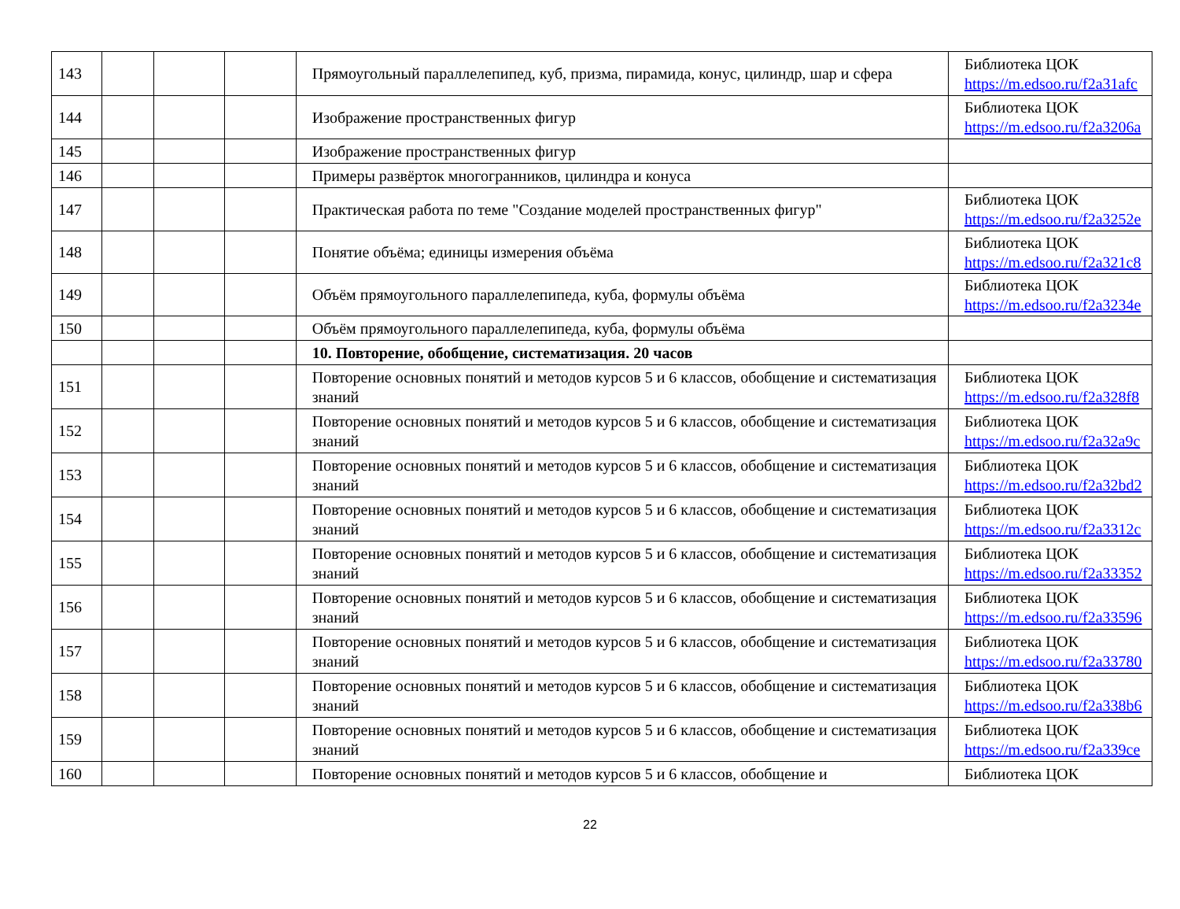| 143 | | | | Прямоугольный параллелепипед, куб, призма, пирамида, конус, цилиндр, шар и сфера | Библиотека ЦОК https://m.edsoo.ru/f2a31afc |
| 144 | | | | Изображение пространственных фигур | Библиотека ЦОК https://m.edsoo.ru/f2a3206a |
| 145 | | | | Изображение пространственных фигур | |
| 146 | | | | Примеры развёрток многогранников, цилиндра и конуса | |
| 147 | | | | Практическая работа по теме "Создание моделей пространственных фигур" | Библиотека ЦОК https://m.edsoo.ru/f2a3252e |
| 148 | | | | Понятие объёма; единицы измерения объёма | Библиотека ЦОК https://m.edsoo.ru/f2a321c8 |
| 149 | | | | Объём прямоугольного параллелепипеда, куба, формулы объёма | Библиотека ЦОК https://m.edsoo.ru/f2a3234e |
| 150 | | | | Объём прямоугольного параллелепипеда, куба, формулы объёма | |
| | | | | 10. Повторение, обобщение, систематизация. 20 часов | |
| 151 | | | | Повторение основных понятий и методов курсов 5 и 6 классов, обобщение и систематизация знаний | Библиотека ЦОК https://m.edsoo.ru/f2a328f8 |
| 152 | | | | Повторение основных понятий и методов курсов 5 и 6 классов, обобщение и систематизация знаний | Библиотека ЦОК https://m.edsoo.ru/f2a32a9c |
| 153 | | | | Повторение основных понятий и методов курсов 5 и 6 классов, обобщение и систематизация знаний | Библиотека ЦОК https://m.edsoo.ru/f2a32bd2 |
| 154 | | | | Повторение основных понятий и методов курсов 5 и 6 классов, обобщение и систематизация знаний | Библиотека ЦОК https://m.edsoo.ru/f2a3312c |
| 155 | | | | Повторение основных понятий и методов курсов 5 и 6 классов, обобщение и систематизация знаний | Библиотека ЦОК https://m.edsoo.ru/f2a33352 |
| 156 | | | | Повторение основных понятий и методов курсов 5 и 6 классов, обобщение и систематизация знаний | Библиотека ЦОК https://m.edsoo.ru/f2a33596 |
| 157 | | | | Повторение основных понятий и методов курсов 5 и 6 классов, обобщение и систематизация знаний | Библиотека ЦОК https://m.edsoo.ru/f2a33780 |
| 158 | | | | Повторение основных понятий и методов курсов 5 и 6 классов, обобщение и систематизация знаний | Библиотека ЦОК https://m.edsoo.ru/f2a338b6 |
| 159 | | | | Повторение основных понятий и методов курсов 5 и 6 классов, обобщение и систематизация знаний | Библиотека ЦОК https://m.edsoo.ru/f2a339ce |
| 160 | | | | Повторение основных понятий и методов курсов 5 и 6 классов, обобщение и | Библиотека ЦОК |
22